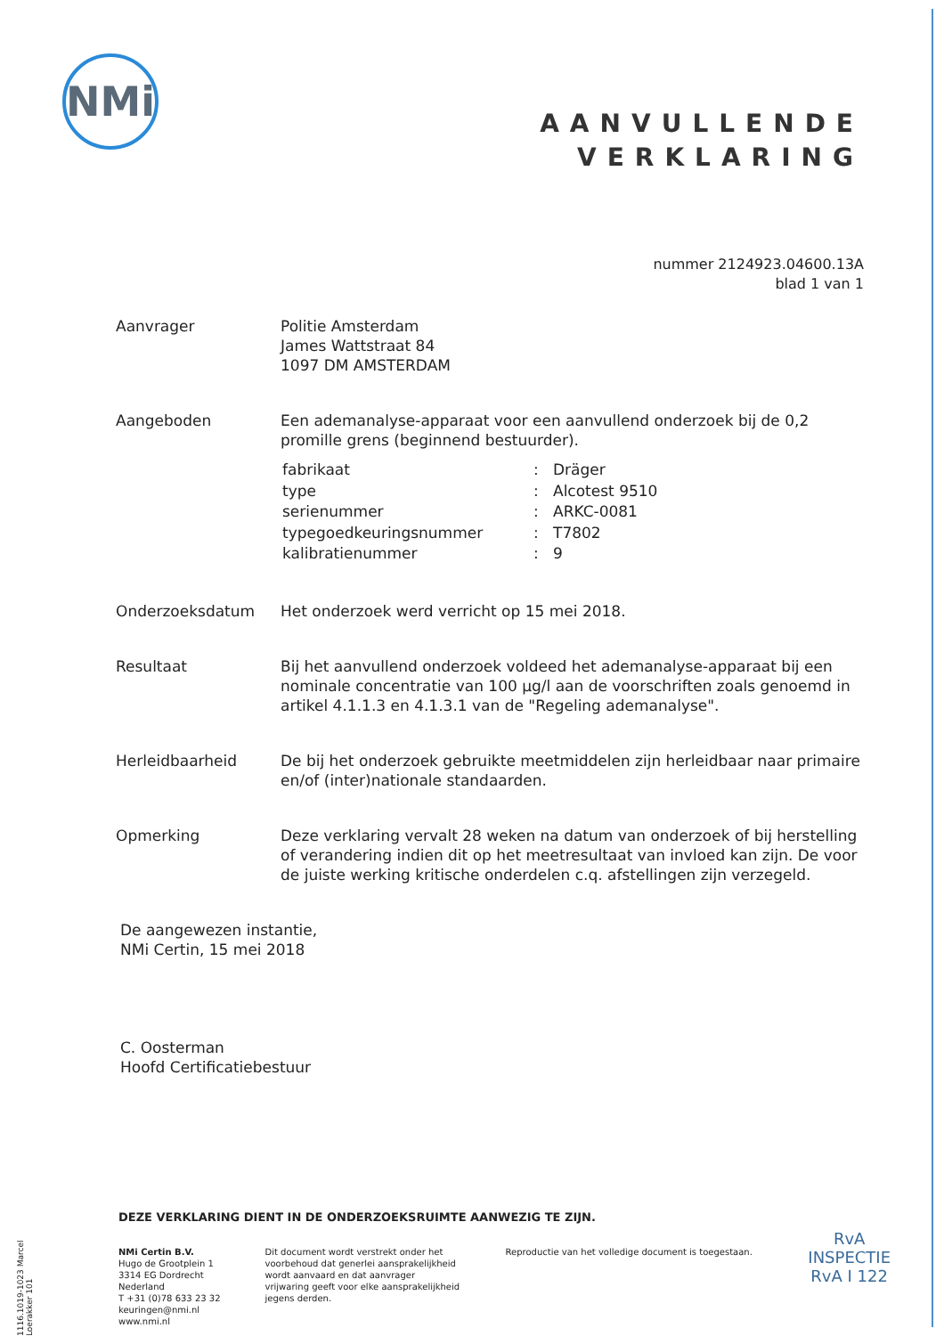NMi
AANVULLENDE
VERKLARING
nummer 2124923.04600.13A
blad 1 van 1
| Aanvrager | Politie Amsterdam James Wattstraat 84 1097 DM AMSTERDAM |
| Aangeboden | Een ademanalyse-apparaat voor een aanvullend onderzoek bij de 0,2 promille grens (beginnend bestuurder). / fabrikaat / : / Dräger / / type / : / Alcotest 9510 / / serienummer / : / ARKC-0081 / / typegoedkeuringsnummer / : / T7802 / / kalibratienummer / : / 9 / |
| Onderzoeksdatum | Het onderzoek werd verricht op 15 mei 2018. |
| Resultaat | Bij het aanvullend onderzoek voldeed het ademanalyse-apparaat bij een nominale concentratie van 100 µg/l aan de voorschriften zoals genoemd in artikel 4.1.1.3 en 4.1.3.1 van de "Regeling ademanalyse". |
| Herleidbaarheid | De bij het onderzoek gebruikte meetmiddelen zijn herleidbaar naar primaire en/of (inter)nationale standaarden. |
| Opmerking | Deze verklaring vervalt 28 weken na datum van onderzoek of bij herstelling of verandering indien dit op het meetresultaat van invloed kan zijn. De voor de juiste werking kritische onderdelen c.q. afstellingen zijn verzegeld. |
De aangewezen instantie,
NMi Certin, 15 mei 2018
C. Oosterman
Hoofd Certificatiebestuur
DEZE VERKLARING DIENT IN DE ONDERZOEKSRUIMTE AANWEZIG TE ZIJN.
NMi Certin B.V.
Hugo de Grootplein 1
3314 EG Dordrecht
Nederland
T +31 (0)78 633 23 32
keuringen@nmi.nl
www.nmi.nl
Dit document wordt verstrekt onder het voorbehoud dat generlei aansprakelijkheid wordt aanvaard en dat aanvrager vrijwaring geeft voor elke aansprakelijkheid jegens derden.
Reproductie van het volledige document is toegestaan.
1116.1019-1023 Marcel Loerakker 101
RvA
INSPECTIE
RvA I 122